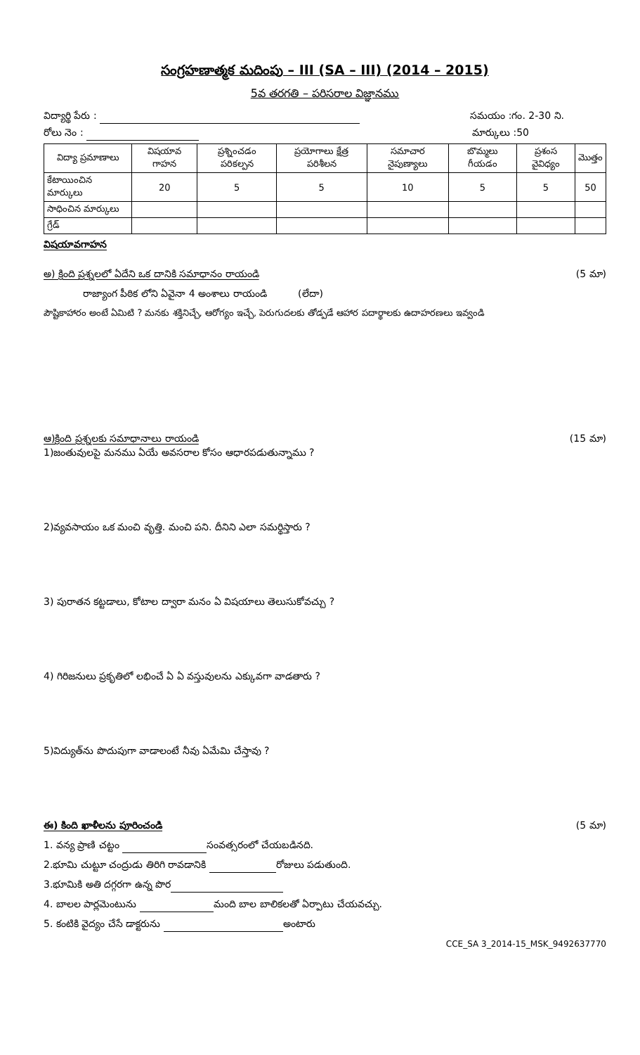సంగ్రహణాత్మక మదింపు – III (SA – III) (2014 – 2015)
5వ తరగతి – పరిసరాల విజ్ఞానము
విద్యార్థి పేరు : సమయం :గం. 2-30 ని.
రోలు నెం : మార్కులు :50
| విద్యా ప్రమాణాలు | విషయావ గాహన | ప్రశ్నించడం పరికల్పన | ప్రయోగాలు క్షేత్ర పరిశీలన | సమాచార నైపుణ్యాలు | బొమ్మలు గీయడం | ప్రశంస వైవిధ్యం | మొత్తం |
| --- | --- | --- | --- | --- | --- | --- | --- |
| కేటాయించిన మార్కులు | 20 | 5 | 5 | 10 | 5 | 5 | 50 |
| సాధించిన మార్కులు | | | | | | | |
| గ్రేడ్ | | | | | | | |
విషయావగాహన
అ) క్రింది ప్రశ్నలలో ఏదేని ఒక దానికి సమాధానం రాయండి (5 మా)
రాజ్యాంగ పీఠిక లోని ఏవైనా 4 అంశాలు రాయండి (లేదా)
పౌష్టికాహారం అంటే ఏమిటి ? మనకు శక్తినిచ్చే, ఆరోగ్యం ఇచ్చే, పెరుగుదలకు తోడ్పడే ఆహార పదార్థాలకు ఉదాహరణలు ఇవ్వండి
ఆ)క్రింది ప్రశ్నలకు సమాధానాలు రాయండి (15 మా)
1)జంతువులపై మనము ఏయే అవసరాల కోసం ఆధారపడుతున్నాము ?
2)వ్యవసాయం ఒక మంచి వృత్తి. మంచి పని. దీనిని ఎలా సమర్థిస్తారు ?
3) పురాతన కట్టడాలు, కోటాల ద్వారా మనం ఏ విషయాలు తెలుసుకోవచ్చు ?
4) గిరిజనులు ప్రకృతిలో లభించే ఏ ఏ వస్తువులను ఎక్కువగా వాడతారు ?
5)విద్యుత్‌ను పొదుపుగా వాడాలంటే నీవు ఏమేమి చేస్తావు ?
ఈ) కింది ఖాళీలను పూరించండి (5 మా)
1. వన్య ప్రాణి చట్టం సంవత్సరంలో చేయబడినది.
2.భూమి చుట్టూ చంద్రుడు తిరిగి రావడానికి రోజులు పడుతుంది.
3.భూమికి అతి దగ్గరగా ఉన్న పొర
4. బాలల పార్లమెంటును మంది బాల బాలికలతో ఏర్పాటు చేయవచ్చు.
5. కంటికి వైద్యం చేసే డాక్టరును అంటారు
CCE_SA 3_2014-15_MSK_9492637770